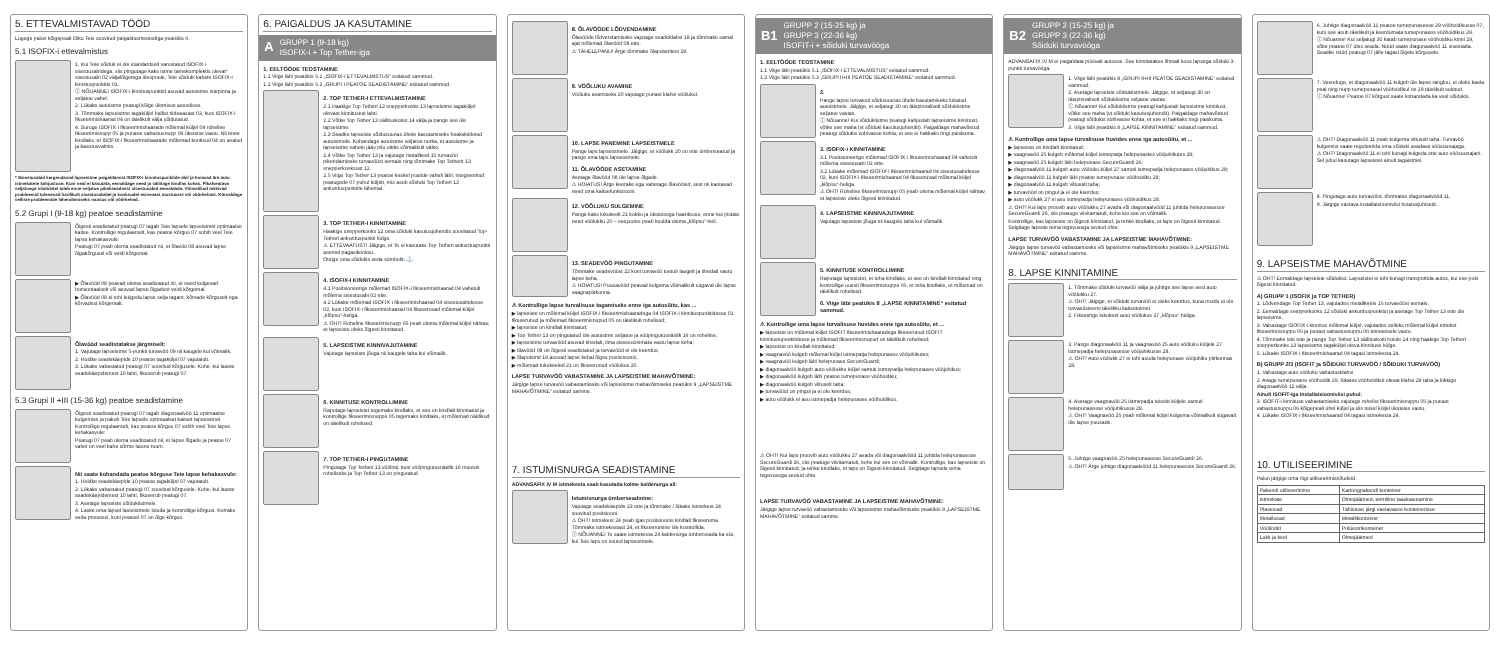5. ETTEVALMISTAVAD TÖÖD
Lugege palun kõigepealt lõiku Teie soovitud paigaldusmeetodiga peatükis 6.
5.1 ISOFIX-i ettevalmistus
1. Kui Teie sõiduk ei ole standardselt varustatud ISOFIX-i sisestusabidega, siis pingutage kaks istme tarnekomplektis olevat* sisestusabi 02 väljalõigetega ülespoole, Teie sõiduki kahele ISOFIX-i kinnituspunktile 01.
ⓘ NÕUANNE! ISOFIX-i kinnituspunktid asuvad autoistme istepinna ja seljatoe vahel.
2. Lükake autoistme peatugi kõige ülemisse asendisse.
3. Tõmmake lapseistme tagaküljel hallist riideaasast 03, kuni ISOFIX-i fikseerimishaarad 04 on täielikult välja sõidutatud.
4. Suruge ISOFIX-i fikseerimishaarade mõlemal küljel 04 roheline fikseerimisnupp 05 ja punane vabastusnupp 06 üksteise vastu. Nii teete kindlaks, et ISOFIX-i fikseerimishaarade mõlemad konksud 04 on avatud ja kasutusvalmis.
* Sisestusabid kergendavad lapseistme paigaldamist ISOFIX-i kinnituspunktide abil ja hoiavad ära auto istmekatete kahjustuse. Kuni neid ei kasutata, eemaldage need ja säilitage kindlas kohas. Pikalseatava seljatoega sõidukitel tuleb enne seljatoe pikaliseadmist sisestusabid eemaldada. Võimalikud tekkivad probleemid tulenevad harilikult sisestusabidel ja konksudel esinevast mustusest või võõrkehast. Kõrvaldage selliste probleemide lahendamiseks mustus või võõrkehad.
5.2 Grupi I (9-18 kg) peatoe seadistamine
Õigesti seadistatud peatugi 07 tagab Teie lapsele lapseistmel optimaalse kaitse. Kontrollige regulaarselt, kas peatoe kõrgus 07 sobib veel Teie lapse kehakasvule:
Peatugi 07 peab olema seadistatud nii, et õlavöö 08 asuvad lapse õlgakõrgusel või veidi kõrgemal.
▶ Õlavööd 08 peavad olema seadistatud nii, et need kulgevad horisontaalselt või asuvad lapse õlgadest veidi kõrgemal.
▶ Õlavööd 08 ei tohi kulgeda lapse selja tagant, kõrvade kõrguselt ega kõrvadest kõrgemalt.
Õlavööd seadistatakse järgmiselt:
1. Vajutage lapseistme 5-punkti turvavöö 09 nii kaugele kui võimalik.
2. Hoidke seadekäepide 10 peatoe tagaküljel 07 vajutatult.
3. Lükake vabastatud peatugi 07 soovitud kõrgusele. Kohe, kui lasete seadekäepidemest 10 lahti, fikseerub peatugi 07.
5.3 Grupi II +III (15-36 kg) peatoe seadistamine
Õigesti seadistatud peatugi 07 tagab diagonaalvöö 11 optimaalse kulgemise ja pakub Teie lapsele optimaalset kaitset lapseistmel. Kontrollige regulaarselt, kas peatoe kõrgus 07 sobib veel Teie lapse kehakasvule:
Peatugi 07 peab olema seadistatud nii, et lapse õlgade ja peatoe 07 vahel on veel kahe sõrme laiune ruum.
Nii saate kohandada peatoe kõrguse Teie lapse kehakasvule:
1. Hoidke seadekäepide 10 peatoe tagaküljel 07 vajutatult.
2. Lükake vabastatud peatugi 07 soovitud kõrgusele. Kohe, kui lasete seadekäepidemest 10 lahti, fikseerub peatugi 07.
3. Asetage lapseiste sõidukiistmele.
4. Laske oma lapsel lasteistmele istuda ja kontrollige kõrgust. Korrake seda protsessi, kuni peatoel 07 on õige kõrgus.
6. PAIGALDUS JA KASUTAMINE
A GRUPP 1 (9-18 kg)
ISOFIX-i + Top Tether-iga
1. EELTÖÖDE TEOSTAMINE
1.1 Viige läbi peatükis 5.1 „ISOFIX-i ETTEVALMISTUS“ esitatud sammud.
1.2 Viige läbi peatükis 5.2 „GRUPI I PEATOE SEADISTAMINE“ esitatud sammud.
2. TOP TETHER-I ETTEVALMISTAMINE
2.1 Haakige Top Tetheri 12 snepperkonks 13 lapseistme tagaküljel olevast kinnitusest lahti.
2.2 Võtke Top Tether 13 säilituskotist 14 välja ja pange see üle lapseistme.
2.3 Seadke lapseiste sõidusuunas ühele kasutamiseks heakskiidetud autoistmele. Kohandage autoistme seljatoe nurka, et autoistme ja lapseistme vahele jääv pilu oleks võimalikult väike.
2.4 Võtke Top Tether 13 ja vajutage metallkeel 15 turvavöö pikendamiseks turvavööst eemale ning tõmmake Top Tetherit 13 snepperkonksust 12.
2.5 Viige Top Tether 13 peatoe keskel postide vahelt läbi; integreeritud peatugede 07 puhul küljelt, mis asub sõiduki Top Tetheri 13 ankurduspunktile lähemal.
3. TOP TETHER-I KINNITAMINE
Haakige snepperkonks 12 oma sõiduki kasutusjuhendis soovitatud Top-Tetheri ankurduspunkti külge.
⚠ ETTEVAATUST! Jälgige, et Te ei kasutaks Top-Tetheri ankurduspunkti asemel pagasikonksu.
Otsige oma sõidukis seda sümbolit: ⚓
4. ISOFIX-I KINNITAMINE
4.1 Positsioneerige mõlemad ISOFIX-i fikseerimishaarad 04 vahetult mõlema sisestusabi 02 ette.
4.2 Lükake mõlemad ISOFIX-i fikseerimishaarad 04 sisestusabidesse 02, kuni ISOFIX-i fikseerimishaarad 04 fikseeruvad mõlemal küljel „klõpsu“-heliga.
⚠ OHT! Roheline fikseerimisnupp 05 peab olema mõlemal küljel nähtav, et lapseiste oleks õigesti kinnitatud.
5. LAPSEISTME KINNIVAJUTAMINE
Vajutage lapseiste jõuga nii kaugele taha kui võimalik.
6. KINNITUSE KONTROLLIMINE
Raputage lapseistet tegemaks kindlaks, et see on kindlalt kinnitatud ja kontrollige fikseerimisnuppe 05 tegemaks kindlaks, et mõlemad näidikud on täielikult rohelised.
7. TOP TETHER-I PINGUTAMINE
Pingutage Top Tetheri 13 vöölinti, kuni vööpingutusnäidik 16 muutub roheliseks ja Top Tether 13 on pingutatud.
8. ÕLAVÖÖDE LÕDVENDAMINE
Õlavööde lõdvendamiseks vajutage seadeklahvi 18 ja tõmmake samal ajal mõlemad õlavööd 08 ette.
⚠ TÄHELEPANU! Ärge tõmmake õlapolstritest 19.
9. VÖÕLUKU AVAMINE
Vööluku avamiseks 20 vajutage punast klahvi vöölukul.
10. LAPSE PANEMINE LAPSEISTMELE
Pange laps lapseistmele. Jälgige, et vöölukk 20 on ette ümberseatud ja pange oma laps lapseistmele.
11. ÕLAVÖÖDE ASETAMINE
Asetage õlavööd 08 üle lapse õlgade.
⚠ HOIATUS! Ärge keerake ega vahetage õlavöösid, sest nii kaotavad need oma kaitsefunktsiooni.
12. VÖÕLUKU SULGEMINE
Pange kaks lukukeelt 21 kokku ja üksteisega haardesse, enne kui pistate need vöölukku 20 – seejuures peab kuulda olema „klõpsu“-heli.
13. SEADEVÖÖ PINGUTAMINE
Tõmmake seadevööst 22 kuni turvavöö toetub laugelt ja tihedalt vastu lapse keha.
⚠ HOIATUS! Puusavööd peavad kulgema võimalikult sügaval üle lapse vaagnapiirkonna.
⚠ Kontrollige lapse turvalisuse tagamiseks enne iga autosõitu, kas ...
▶ lapseiste on mõlemal küljel ISOFIX-i fikseerimishaaradega 04 ISOFIX-i kinnituspunktidesse 01 fikseerunud ja mõlemad fikseerimisnupud 05 on täielikult rohelised;
▶ lapseiste on kindlalt kinnitatud;
▶ Top Tether 13 on pingutatud üle autoistme seljatoe ja vööpingutusnäidik 16 on roheline;
▶ lapseistme turvavööd asuvad tihedalt, ilma sissesoonimata vastu lapse keha;
▶ õlavööd 08 on õigesti seadistatud ja turvavööd ei ole keerdus;
▶ õlapolstrid 19 asuvad lapse kehal õiges positsioonis;
▶ mõlemad lukukeeled 21 on fikseerunud vöölukus 20.
LAPSE TURVAVÖÖ VABASTAMINE JA LAPSEISTME MAHAVÕTMINE:
Järgige lapse turvavöö vabastamiseks või lapseistme mahavõtmiseks peatükis 9 „LAPSEISTME MAHAVÕTMINE“ esitatud samme.
7. ISTUMISNURGA SEADISTAMINE
ADVANSAFIX IV M istmekesta saab kasutada kolme kaldenurga all:
Istumisnurga ümberseadmine:
Vajutage seadekäepide 23 ette ja tõmmake / lükake istmekest 24 soovitud positsiooni.
⚠ OHT! Istmekest 24 peab igas positsioonis kindlalt fikseeruma. Tõmmake istmekestast 24, et fikseerumine üle kontrollida.
ⓘ NÕUANNE! Te saate istmekesta 24 kaldenurga ümberseada ka siis, kui Teie laps on istund lapseistmele.
B1 GRUPP 2 (15-25 kg) ja
GRUPP 3 (22-36 kg)
ISOFIT-i + sõiduki turvavööga
1. EELTÖÖDE TEOSTAMINE
1.1 Viige läbi peatükis 5.1 „ISOFIX-i ETTEVALMISTUS“ esitatud sammud.
1.2 Viige läbi peatükis 5.3 „GRUPI II+III PEATOE SEADISTAMINE“ esitatud sammud.
2.
Pange lapse turvatool sõidusuunas ühele kasutamiseks lubatud autoistmele. Jälgige, et seljatugi 30 on täispinnaliselt sõidukiistme seljatoe vastas.
ⓘ Nõuanne! Kui sõidukiistme peatugi kahjustab lapseistme kinnitust, võtke see maha (vt sõiduki kasutusjuhendit). Paigaldage mahavõetud peatugi sõidukis sobivasse kohta, et see ei hakkaks ringi paiskuma.
3. ISOFIX-i KINNITAMINE
3.1 Positsioneerige mõlemad ISOFIX-i fikseerimishaarad 04 vahetult mõlema sisestusabi 02 ette.
3.2 Lükake mõlemad ISOFIX-i fikseerimishaarad 04 sisestusabidesse 02, kuni ISOFIX-i fikseerimishaarad 04 fikseeruvad mõlemal küljel „klõpsu“-heliga.
⚠ OHT! Roheline fikseerimisnupp 05 peab olema mõlemal küljel nähtav, et lapseiste oleks õigesti kinnitatud.
4. LAPSEISTME KINNIVAJUTAMINE
Vajutage lapseiste jõuga nii kaugele taha kui võimalik.
5. KINNITUSE KONTROLLIMINE
Raputage lapseistet, et teha kindlaks, et see on kindlalt kinnitatud ning kontrollige uuesti fikseerimisnuppe 05, et teha kindlaks, et mõlemad on täielikult rohelised.
6. Viige läbi peatükis 8 „LAPSE KINNITAMINE“ esitatud sammud.
⚠ Kontrollige oma lapse turvalisuse huvides enne iga autosõitu, et ...
▶ lapseiste on mõlemal küljel ISOFIT fikseerimishaaradega fikseerunud ISOFIT kinnitustupunktidesse ja mõlemad fikseerimisnupud on täielikult rohelised;
▶ lapseiste on kindlalt kinnitatud;
▶ vaagnavöö kulgeb mõlemal küljel istmepatja helepunases vööjuhikutes;
▶ vaagnavöö kulgeb läbi helepunase SecureGuardi;
▶ diagonaalvöö kulgeb auto vöölukku küljel samuti istmepadja helepunases vööjuhikus;
▶ diagonaalvöö kulgeb läbi peatoe tumepunase vööhoidiku;
▶ diagonaalvöö kulgeb viltuselt taha;
▶ turvavööd on pingul ja ei ole keerdus;
▶ auto vöölukk ei asu istmepadja helepunases vööhoidikus.
⚠ OHT! Kui laps proovib auto vöölukku 27 avada või diagonaalvööd 11 juhtida helepunasesse SecureGuardi 26, siis peatuge viivitamatult, kohe kui see on võimalik. Kontrollige, kas lapseiste on õigesti kinnitatud, ja tehke kindlaks, et laps on õigesti kinnitatud. Selgitage lapsele tema tegevusega seotud ohte.
LAPSE TURVAVÖÖ VABASTAMINE JA LAPSEISTME MAHAVÕTMINE:
Järgige lapse turvavöö vabastamiseks või lapseistme mahavõtmiseks peatükis 9 „LAPSEISTME MAHAVÕTMINE“ esitatud samme.
B2 GRUPP 2 (15-25 kg) ja
GRUPP 3 (22-36 kg)
Sõiduki turvavööga
ADVANSAFIX IV M ei paigaldata püsivalt autosse. See kinnitatakse lihtsalt koos lapsega sõiduki 3-punkti turvavööga.
1. Viige läbi peatükis 8 „GRUPI II+III PEATOE SEADISTAMINE“ esitatud sammud.
2. Asetage lapseiste sõidukiistmele. Jälgige, et seljatugi 30 on täispinnaliselt sõidukiistme seljatoe vastas.
ⓘ Nõuanne! Kui sõidukiistme peatugi kahjustab lapseistme kinnitust, võtke see maha (vt sõiduki kasutusjuhendit). Paigaldage mahavõetud peatugi sõidukis sobivasse kohta, et see ei hakkaks ringi paiskuma.
3. Viige läbi peatükis 8 „LAPSE KINNITAMINE“ esitatud sammud.
⚠ Kontrollige oma lapse turvalisuse huvides enne iga autosõitu, et ...
▶ lapseiste on kindlalt kinnitatud;
▶ vaagnavöö 25 kulgeb mõlemal küljel istmepatja helepunastes vööjuhikutes 28;
▶ vaagnavöö 25 kulgeb läbi helepunase SecureGuardi 26;
▶ diagonaalvöö 11 kulgeb auto vööluku küljel 27 samuti istmepadja helepunases vööjuhikus 28;
▶ diagonaalvöö 11 kulgeb läbi peatoe tumepunase vööhoidiku 29;
▶ diagonaalvöö 11 kulgeb viltuselt taha;
▶ turvavööd on pingul ja ei ole keerdus;
▶ auto vöölukk 27 ei asu istmepadja helepunases vööhoidikus 28.
⚠ OHT! Kui laps proovib auto vöölukku 27 avada või diagonaalvööd 11 juhtida helepunasesse SecureGuardi 26, siis peatuge viivitamatult, kohe kui see on võimalik.
Kontrollige, kas lapseiste on õigesti kinnitatud, ja tehke kindlaks, et laps on õigesti kinnitatud. Selgitage lapsele tema tegevusega seotud ohte.
LAPSE TURVAVÖÖ VABASTAMINE JA LAPSEISTME MAHAVÕTMINE:
Järgige lapse turvavöö vabastamiseks või lapseistme mahavõtmiseks peatükis 9 „LAPSEISTME MAHAVÕTMINE“ esitatud samme.
8. LAPSE KINNITAMINE
1. Tõmmake sõiduki turvavöö välja ja juhtige see lapse eest auto vöölukku 27.
⚠ OHT! Jälgige, et sõiduki turvavöö ei oleks keerdus, kuna muidu ei ole turvasüsteemi täielikku kaitsetoimet.
2. Fikseerige lukukeel auto vöölukus 27 „klõpsu“-heliga.
3. Pange diagonaalvöö 11 ja vaagnavöö 25 auto vööluku küljele 27 istmepadja helepunasesse vööjuhikusse 28.
⚠ OHT! Auto vöölukk 27 ei tohi asuda helepunase vööjuhiku piirkonnas 28.
4. Asetage vaagnavöö 25 istmepadja teisele küljele samuti helepunasesse vööjuhikusse 28.
⚠ OHT! Vaagnavöö 25 peab mõlemal küljel kulgema võimalikult sügavalt üle lapse puusade.
5. Juhtige vaagnavöö 25 helepunasesse SecureGuardi 26.
⚠ OHT! Ärge juhtige diagonaalvööd 11 helepunasesse SecureGuardi 26.
6. Juhtige diagonaalvöö 11 peatoe tumepunasesse 29 vööhoidikusse 07, kuni see asub täielikult ja keerdumata tumepunases vööhoidikus 29.
ⓘ Nõuanne! Kui seljatugi 30 katab tumepunase vööhoidiku kinni 29, võite peatoe 07 üles seada. Nüüd saate diagonaalvöö 11 sisestada. Seadke nüüd peatugi 07 jälle tagasi õigele kõrgusele.
7. Veenduge, et diagonaalvöö 11 kulgeb üle lapse rangluu, ei oleks kaela peal ning nupp tumepunasel vööhoidikul on 29 täielikult suletud.
ⓘ Nõuanne! Peatoe 07 kõrgust saate kohandada ka veel sõidukis.
⚠ OHT! Diagonaalvöö 11 peab kulgema viltuselt taha. Turvavöö kulgemist saate reguleerida oma sõiduki seadava vöösuunajaga.
⚠ OHT! Diagonaalvöö 11 ei tohi kunagi kulgeda ette auto vöösuunajani. Sel juhul kasutage lapseistet ainult tagaistmel.
8. Pingutage auto turvavööd, tõmmates diagonaalvööd 11.
9. Järgige vastava installatsiooniviisi hoiatusjuhiseid.
9. LAPSEISTME MAHAVÕTMINE
⚠ OHT! Eemaldage lapseiste sõidukist. Lapseistet ei tohi kunagi transportida autos, kui see pole õigesti kinnitatud.
A) GRUPP 1 (ISOFIX ja TOP TETHER)
1. Lõdvendage Top Tether 13, vajutades metallkeele 15 turvavööst eemale.
2. Eemaldage snepperkonks 12 sõiduki ankurduspunktist ja asetage Top Tether 13 ette üle lapseistme.
3. Vabastage ISOFIX-i kinnitus mõlemal küljel, vajutades selleks mõlemal küljel rohelist fikseerimisnuppu 05 ja punast vabastusnuppu 06 teineteisele vastu.
4. Tõmmake iste ette ja pange Top Tether 13 säilituskotti hoiule 14 ning haakige Top Tetheri snepperkonks 13 lapseistme tagaküljel oleva kinnituse külge.
5. Lükake ISOFIX-i fikseerimishaarad 04 tagasi istmekesta 24.
B) GRUPP 2/3 (ISOFIT ja SÕIDUKI TURVAVÖÖ / SÕIDUKI TURVAVÖÖ)
1. Vabastage auto vööluku vabastusklahvi
2. Avage tumepunane vööhoidik 29, lükates vööhoidikul olevat klahvi 29 taha ja lükkige diagonaalvöö 11 välja.
Ainult ISOFIT-iga installatsiooniviisi puhul:
3. ISOFIT-i kinnituse vabastamiseks vajutage rohelist fikseerimisnuppu 05 ja punast vabastusnuppu 06 kõigepealt ühel küljel ja siis teisel küljel üksteise vastu.
4. Lükake ISOFIX-i fikseerimishaarad 04 tagasi istmekesta 24.
10. UTILISEERIMINE
Palun järgige oma riigi utiliseerimisnõudeid.
| Pakendi utiliseerimine | Kartongpakendi konteiner |
| Istmekate | Olmejäätmed, termiline taaskasutamine |
| Plastosad | Tähistuse järgi vastavasse konteinerisse |
| Metallosad | Metallikonteiner |
| Vöölindid | Polüestrikonteiner |
| Lukk ja keel | Olmejäätmed |